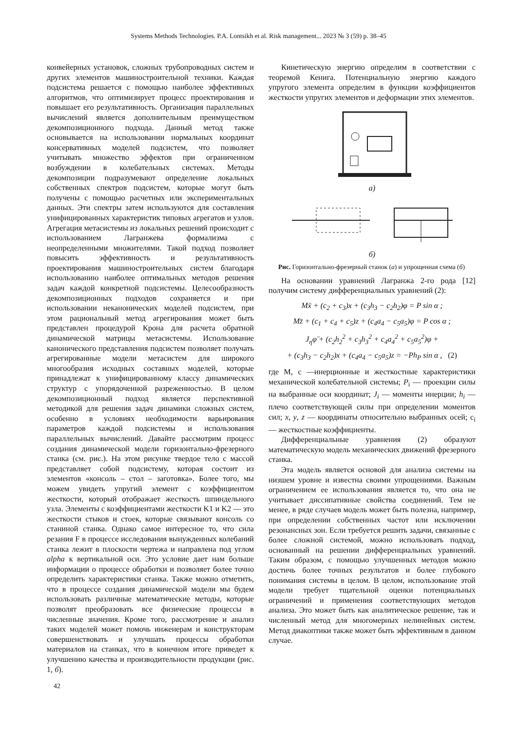Systems Methods Technologies. P.A. Lontsikh et al. Risk management... 2023 № 3 (59) p. 38–45
конвейерных установок, сложных трубопроводных систем и других элементов машиностроительной техники. Каждая подсистема решается с помощью наиболее эффективных алгоритмов, что оптимизирует процесс проектирования и повышает его результативность. Организация параллельных вычислений является дополнительным преимуществом декомпозиционного подхода. Данный метод также основывается на использовании нормальных координат консервативных моделей подсистем, что позволяет учитывать множество эффектов при ограниченном возбуждении в колебательных системах. Методы декомпозиции подразумевают определение локальных собственных спектров подсистем, которые могут быть получены с помощью расчетных или экспериментальных данных. Эти спектры затем используются для составления унифицированных характеристик типовых агрегатов и узлов. Агрегация метасистемы из локальных решений происходит с использованием Лагранжева формализма с неопределенными множителями. Такой подход позволяет повысить эффективность и результативность проектирования машиностроительных систем благодаря использованию наиболее оптимальных методов решения задач каждой конкретной подсистемы. Целесообразность декомпозиционных подходов сохраняется и при использовании неканонических моделей подсистем, при этом рациональный метод агрегирования может быть представлен процедурой Крона для расчета обратной динамической матрицы метасистемы. Использование канонического представления подсистем позволяет получать агрегированные модели метасистем для широкого многообразия исходных составных моделей, которые принадлежат к унифицированному классу динамических структур с упорядоченной разреженностью. В целом декомпозиционный подход является перспективной методикой для решения задач динамики сложных систем, особенно в условиях необходимости варьирования параметров каждой подсистемы и использования параллельных вычислений. Давайте рассмотрим процесс создания динамической модели горизонтально-фрезерного станка (см. рис.). На этом рисунке твердое тело с массой представляет собой подсистему, которая состоит из элементов «консоль – стол – заготовка». Более того, мы можем увидеть упругий элемент с коэффициентом жесткости, который отображает жесткость шпиндельного узла. Элементы с коэффициентами жесткости K1 и K2 — это жесткости стыков и стоек, которые связывают консоль со станиной станка. Однако самое интересное то, что сила резания F в процессе исследования вынужденных колебаний станка лежит в плоскости чертежа и направлена под углом alpha к вертикальной оси. Это условие дает нам больше информации о процессе обработки и позволяет более точно определить характеристики станка. Также можно отметить, что в процессе создания динамической модели мы будем использовать различные математические методы, которые позволят преобразовать все физические процессы в численные значения. Кроме того, рассмотрение и анализ таких моделей может помочь инженерам и конструкторам совершенствовать и улучшать процессы обработки материалов на станках, что в конечном итоге приведет к улучшению качества и производительности продукции (рис. 1, б).
Кинетическую энергию определим в соответствии с теоремой Кенига. Потенциальную энергию каждого упругого элемента определим в функции коэффициентов жесткости упругих элементов и деформации этих элементов.
а)
б)
Рис. Горизонтально-фрезерный станок (а) и упрощенная схема (б)
На основании уравнений Лагранжа 2-го рода [12] получим систему дифференциальных уравнений (2):
Mẍ + (c<sub>2</sub> + c<sub>3</sub>)x + (c<sub>3</sub>h<sub>3</sub> − c<sub>2</sub>h<sub>2</sub>)φ = P sin α ;
Mz̈ + (c<sub>1</sub> + c<sub>4</sub> + c<sub>5</sub>)z + (c<sub>4</sub>a<sub>4</sub> − c<sub>5</sub>a<sub>5</sub>)φ = P cos α ;
J<sub>η</sub>φ̈ + (c<sub>2</sub>h<sub>2</sub><sup>2</sup> + c<sub>3</sub>h<sub>3</sub><sup>2</sup> + c<sub>4</sub>a<sub>4</sub><sup>2</sup> + c<sub>5</sub>a<sub>5</sub><sup>2</sup>)φ +
+ (c<sub>3</sub>h<sub>3</sub> − c<sub>2</sub>h<sub>2</sub>)x + (c<sub>4</sub>a<sub>4</sub> − c<sub>5</sub>a<sub>5</sub>)z = −Ph<sub>P</sub> sin α , (2)
где M, c —инерционные и жесткостные характеристики механической колебательной системы; P<sub>i</sub> — проекции силы на выбранные оси координат; J<sub>i</sub> — моменты инерции; h<sub>i</sub> — плечо соответствующей силы при определении моментов сил; x, y, z — координаты относительно выбранных осей; c<sub>i</sub> — жесткостные коэффициенты.
Дифференциальные уравнения (2) образуют математическую модель механических движений фрезерного станка.
Эта модель является основой для анализа системы на низшем уровне и известна своими упрощениями. Важным ограничением ее использования является то, что она не учитывает диссипативные свойства соединений. Тем не менее, в ряде случаев модель может быть полезна, например, при определении собственных частот или исключении резонансных зон. Если требуется решить задачи, связанные с более сложной системой, можно использовать подход, основанный на решении дифференциальных уравнений. Таким образом, с помощью улучшенных методов можно достичь более точных результатов и более глубокого понимания системы в целом. В целом, использование этой модели требует тщательной оценки потенциальных ограничений и применения соответствующих методов анализа. Это может быть как аналитическое решение, так и численный метод для многомерных нелинейных систем. Метод диакоптики также может быть эффективным в данном случае.
42